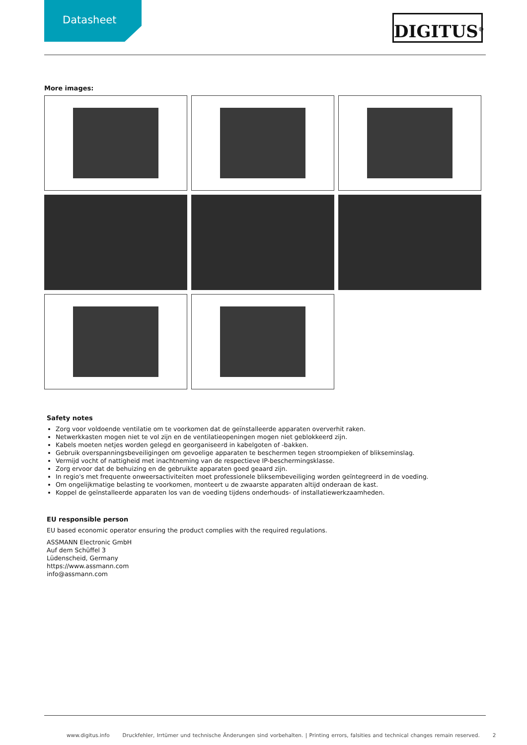Datasheet
DIGITUS<sup>®</sup>
More images:
Safety notes
Zorg voor voldoende ventilatie om te voorkomen dat de geïnstalleerde apparaten oververhit raken.
Netwerkkasten mogen niet te vol zijn en de ventilatieopeningen mogen niet geblokkeerd zijn.
Kabels moeten netjes worden gelegd en georganiseerd in kabelgoten of -bakken.
Gebruik overspanningsbeveiligingen om gevoelige apparaten te beschermen tegen stroompieken of blikseminslag.
Vermijd vocht of nattigheid met inachtneming van de respectieve IP-beschermingsklasse.
Zorg ervoor dat de behuizing en de gebruikte apparaten goed geaard zijn.
In regio's met frequente onweersactiviteiten moet professionele bliksembeveiliging worden geïntegreerd in de voeding.
Om ongelijkmatige belasting te voorkomen, monteert u de zwaarste apparaten altijd onderaan de kast.
Koppel de geïnstalleerde apparaten los van de voeding tijdens onderhouds- of installatiewerkzaamheden.
EU responsible person
EU based economic operator ensuring the product complies with the required regulations.
ASSMANN Electronic GmbH
Auf dem Schüffel 3
Lüdenscheid, Germany
https://www.assmann.com
info@assmann.com
www.digitus.info Druckfehler, Irrtümer und technische Änderungen sind vorbehalten. | Printing errors, falsities and technical changes remain reserved. 2